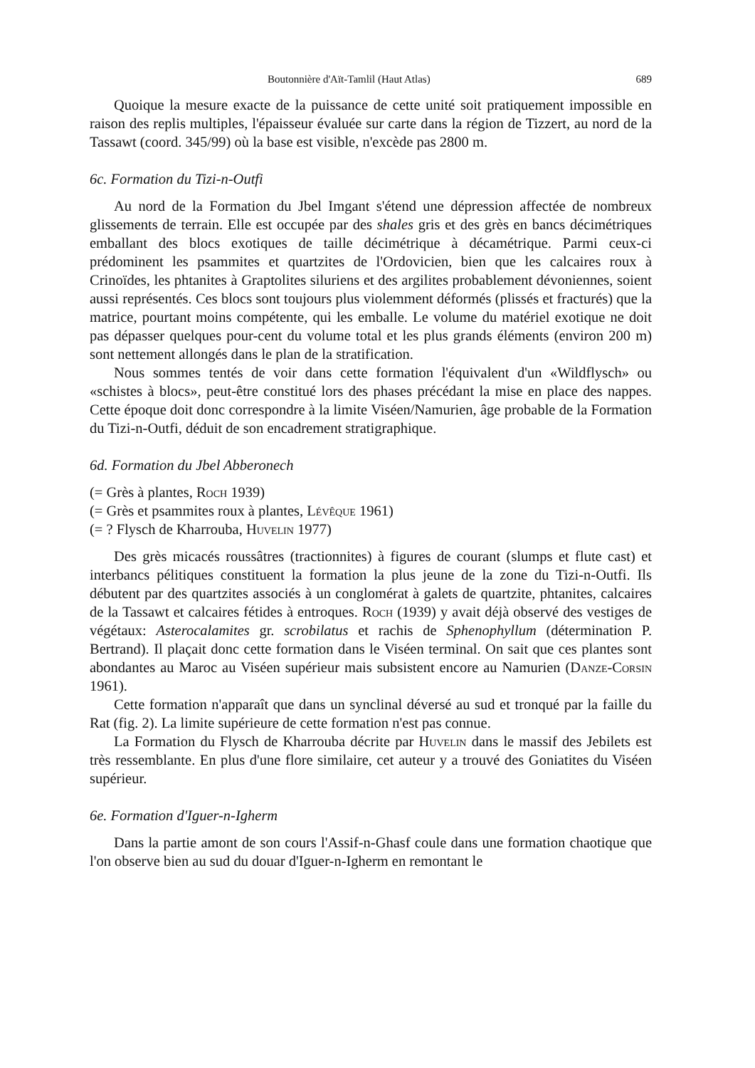Boutonnière d'Aït-Tamlil (Haut Atlas) 689
Quoique la mesure exacte de la puissance de cette unité soit pratiquement impossible en raison des replis multiples, l'épaisseur évaluée sur carte dans la région de Tizzert, au nord de la Tassawt (coord. 345/99) où la base est visible, n'excède pas 2800 m.
6c. Formation du Tizi-n-Outfi
Au nord de la Formation du Jbel Imgant s'étend une dépression affectée de nombreux glissements de terrain. Elle est occupée par des shales gris et des grès en bancs décimétriques emballant des blocs exotiques de taille décimétrique à décamétrique. Parmi ceux-ci prédominent les psammites et quartzites de l'Ordovicien, bien que les calcaires roux à Crinoïdes, les phtanites à Graptolites siluriens et des argilites probablement dévoniennes, soient aussi représentés. Ces blocs sont toujours plus violemment déformés (plissés et fracturés) que la matrice, pourtant moins compétente, qui les emballe. Le volume du matériel exotique ne doit pas dépasser quelques pour-cent du volume total et les plus grands éléments (environ 200 m) sont nettement allongés dans le plan de la stratification.
Nous sommes tentés de voir dans cette formation l'équivalent d'un «Wildflysch» ou «schistes à blocs», peut-être constitué lors des phases précédant la mise en place des nappes. Cette époque doit donc correspondre à la limite Viséen/Namurien, âge probable de la Formation du Tizi-n-Outfi, déduit de son encadrement stratigraphique.
6d. Formation du Jbel Abberonech
(= Grès à plantes, Roch 1939)
(= Grès et psammites roux à plantes, Lévêque 1961)
(= ? Flysch de Kharrouba, Huvelin 1977)
Des grès micacés roussâtres (tractionnites) à figures de courant (slumps et flute cast) et interbancs pélitiques constituent la formation la plus jeune de la zone du Tizi-n-Outfi. Ils débutent par des quartzites associés à un conglomérat à galets de quartzite, phtanites, calcaires de la Tassawt et calcaires fétides à entroques. Roch (1939) y avait déjà observé des vestiges de végétaux: Asterocalamites gr. scrobilatus et rachis de Sphenophyllum (détermination P. Bertrand). Il plaçait donc cette formation dans le Viséen terminal. On sait que ces plantes sont abondantes au Maroc au Viséen supérieur mais subsistent encore au Namurien (Danze-Corsin 1961).
Cette formation n'apparaît que dans un synclinal déversé au sud et tronqué par la faille du Rat (fig. 2). La limite supérieure de cette formation n'est pas connue.
La Formation du Flysch de Kharrouba décrite par Huvelin dans le massif des Jebilets est très ressemblante. En plus d'une flore similaire, cet auteur y a trouvé des Goniatites du Viséen supérieur.
6e. Formation d'Iguer-n-Igherm
Dans la partie amont de son cours l'Assif-n-Ghasf coule dans une formation chaotique que l'on observe bien au sud du douar d'Iguer-n-Igherm en remontant le